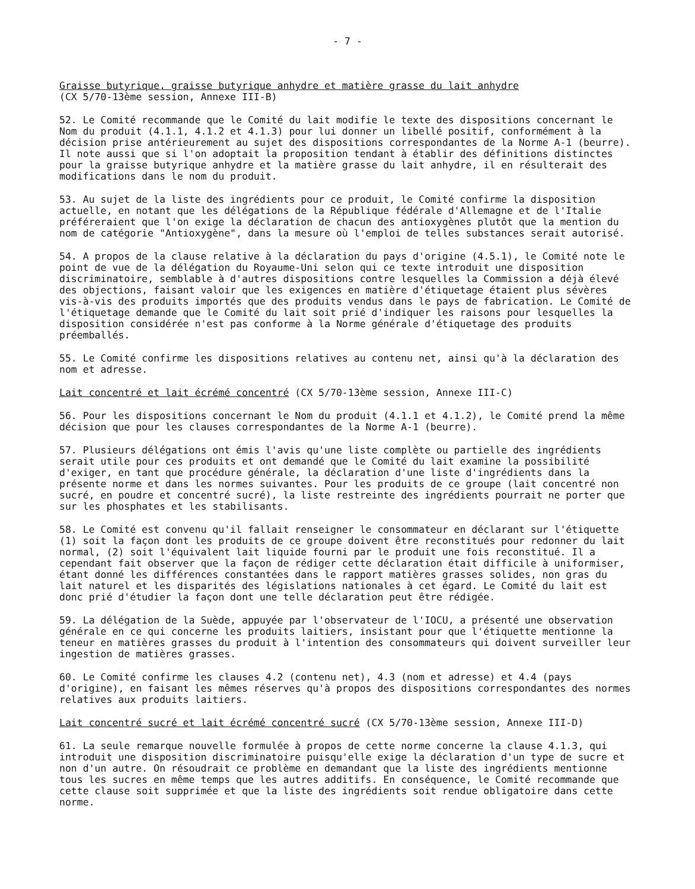- 7 -
Graisse butyrique, graisse butyrique anhydre et matière grasse du lait anhydre
(CX 5/70-13ème session, Annexe III-B)
52. Le Comité recommande que le Comité du lait modifie le texte des dispositions concernant le Nom du produit (4.1.1, 4.1.2 et 4.1.3) pour lui donner un libellé positif, conformément à la décision prise antérieurement au sujet des dispositions correspondantes de la Norme A-1 (beurre). Il note aussi que si l'on adoptait la proposition tendant à établir des définitions distinctes pour la graisse butyrique anhydre et la matière grasse du lait anhydre, il en résulterait des modifications dans le nom du produit.
53. Au sujet de la liste des ingrédients pour ce produit, le Comité confirme la disposition actuelle, en notant que les délégations de la République fédérale d'Allemagne et de l'Italie préféreraient que l'on exige la déclaration de chacun des antioxygènes plutôt que la mention du nom de catégorie "Antioxygène", dans la mesure où l'emploi de telles substances serait autorisé.
54. A propos de la clause relative à la déclaration du pays d'origine (4.5.1), le Comité note le point de vue de la délégation du Royaume-Uni selon qui ce texte introduit une disposition discriminatoire, semblable à d'autres dispositions contre lesquelles la Commission a déjà élevé des objections, faisant valoir que les exigences en matière d'étiquetage étaient plus sévères vis-à-vis des produits importés que des produits vendus dans le pays de fabrication. Le Comité de l'étiquetage demande que le Comité du lait soit prié d'indiquer les raisons pour lesquelles la disposition considérée n'est pas conforme à la Norme générale d'étiquetage des produits préemballés.
55. Le Comité confirme les dispositions relatives au contenu net, ainsi qu'à la déclaration des nom et adresse.
Lait concentré et lait écrémé concentré (CX 5/70-13ème session, Annexe III-C)
56. Pour les dispositions concernant le Nom du produit (4.1.1 et 4.1.2), le Comité prend la même décision que pour les clauses correspondantes de la Norme A-1 (beurre).
57. Plusieurs délégations ont émis l'avis qu'une liste complète ou partielle des ingrédients serait utile pour ces produits et ont demandé que le Comité du lait examine la possibilité d'exiger, en tant que procédure générale, la déclaration d'une liste d'ingrédients dans la présente norme et dans les normes suivantes. Pour les produits de ce groupe (lait concentré non sucré, en poudre et concentré sucré), la liste restreinte des ingrédients pourrait ne porter que sur les phosphates et les stabilisants.
58. Le Comité est convenu qu'il fallait renseigner le consommateur en déclarant sur l'étiquette (1) soit la façon dont les produits de ce groupe doivent être reconstitués pour redonner du lait normal, (2) soit l'équivalent lait liquide fourni par le produit une fois reconstitué. Il a cependant fait observer que la façon de rédiger cette déclaration était difficile à uniformiser, étant donné les différences constantées dans le rapport matières grasses solides, non gras du lait naturel et les disparités des législations nationales à cet égard. Le Comité du lait est donc prié d'étudier la façon dont une telle déclaration peut être rédigée.
59. La délégation de la Suède, appuyée par l'observateur de l'IOCU, a présenté une observation générale en ce qui concerne les produits laitiers, insistant pour que l'étiquette mentionne la teneur en matières grasses du produit à l'intention des consommateurs qui doivent surveiller leur ingestion de matières grasses.
60. Le Comité confirme les clauses 4.2 (contenu net), 4.3 (nom et adresse) et 4.4 (pays d'origine), en faisant les mêmes réserves qu'à propos des dispositions correspondantes des normes relatives aux produits laitiers.
Lait concentré sucré et lait écrémé concentré sucré (CX 5/70-13ème session, Annexe III-D)
61. La seule remarque nouvelle formulée à propos de cette norme concerne la clause 4.1.3, qui introduit une disposition discriminatoire puisqu'elle exige la déclaration d'un type de sucre et non d'un autre. On résoudrait ce problème en demandant que la liste des ingrédients mentionne tous les sucres en même temps que les autres additifs. En conséquence, le Comité recommande que cette clause soit supprimée et que la liste des ingrédients soit rendue obligatoire dans cette norme.